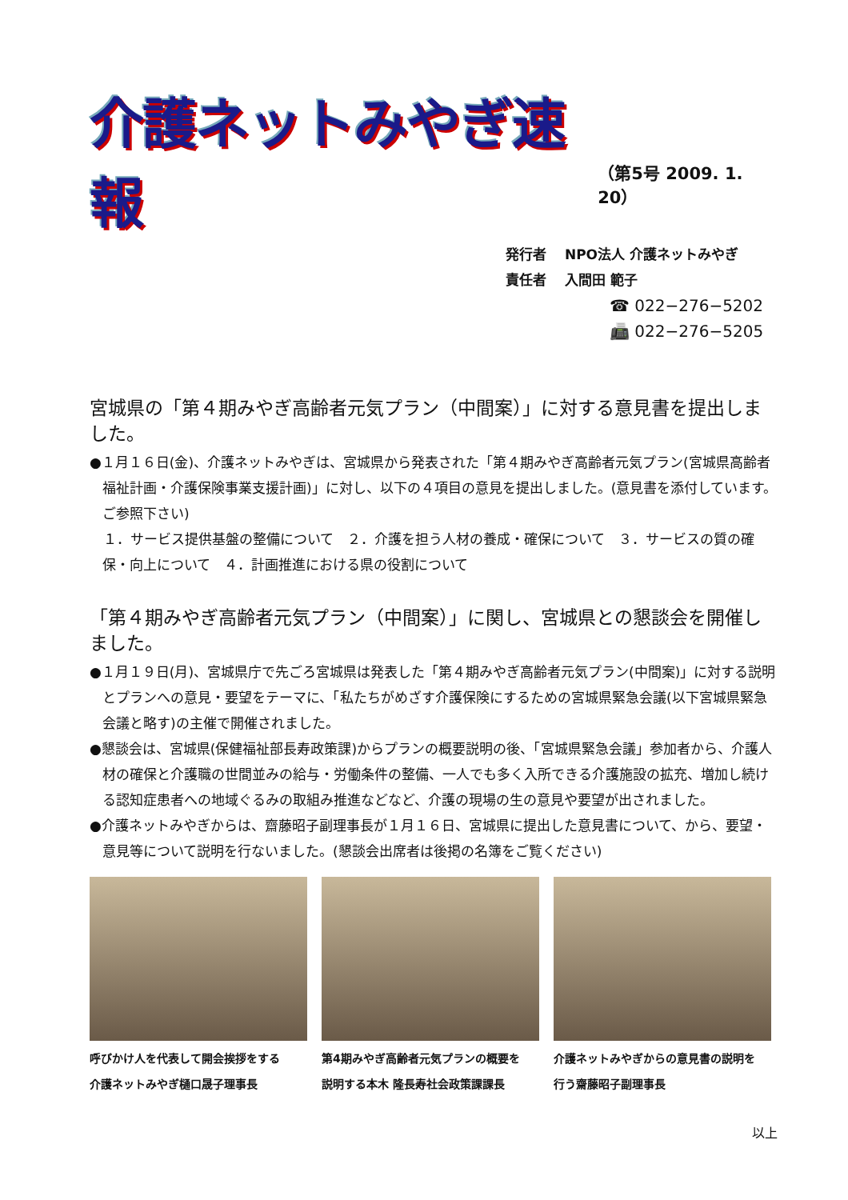介護ネットみやぎ速報
（第5号 2009. 1. 20）
発行者　 NPO法人 介護ネットみやぎ
責任者　 入間田 範子
☎ 022−276−5202
📠 022−276−5205
宮城県の「第４期みやぎ高齢者元気プラン（中間案）」に対する意見書を提出しました。
●１月１６日(金)、介護ネットみやぎは、宮城県から発表された「第４期みやぎ高齢者元気プラン(宮城県高齢者福祉計画・介護保険事業支援計画)」に対し、以下の４項目の意見を提出しました。(意見書を添付しています。ご参照下さい)
　１．サービス提供基盤の整備について　２．介護を担う人材の養成・確保について　３．サービスの質の確保・向上について　４．計画推進における県の役割について
「第４期みやぎ高齢者元気プラン（中間案）」に関し、宮城県との懇談会を開催しました。
●１月１９日(月)、宮城県庁で先ごろ宮城県は発表した「第４期みやぎ高齢者元気プラン(中間案)」に対する説明とプランへの意見・要望をテーマに、「私たちがめざす介護保険にするための宮城県緊急会議(以下宮城県緊急会議と略す)の主催で開催されました。
●懇談会は、宮城県(保健福祉部長寿政策課)からプランの概要説明の後、「宮城県緊急会議」参加者から、介護人材の確保と介護職の世間並みの給与・労働条件の整備、一人でも多く入所できる介護施設の拡充、増加し続ける認知症患者への地域ぐるみの取組み推進などなど、介護の現場の生の意見や要望が出されました。
●介護ネットみやぎからは、齋藤昭子副理事長が１月１６日、宮城県に提出した意見書について、から、要望・意見等について説明を行ないました。(懇談会出席者は後掲の名簿をご覧ください)
呼びかけ人を代表して開会挨拶をする
介護ネットみやぎ樋口晟子理事長
第4期みやぎ高齢者元気プランの概要を
説明する本木 隆長寿社会政策課課長
介護ネットみやぎからの意見書の説明を
行う齋藤昭子副理事長
以上